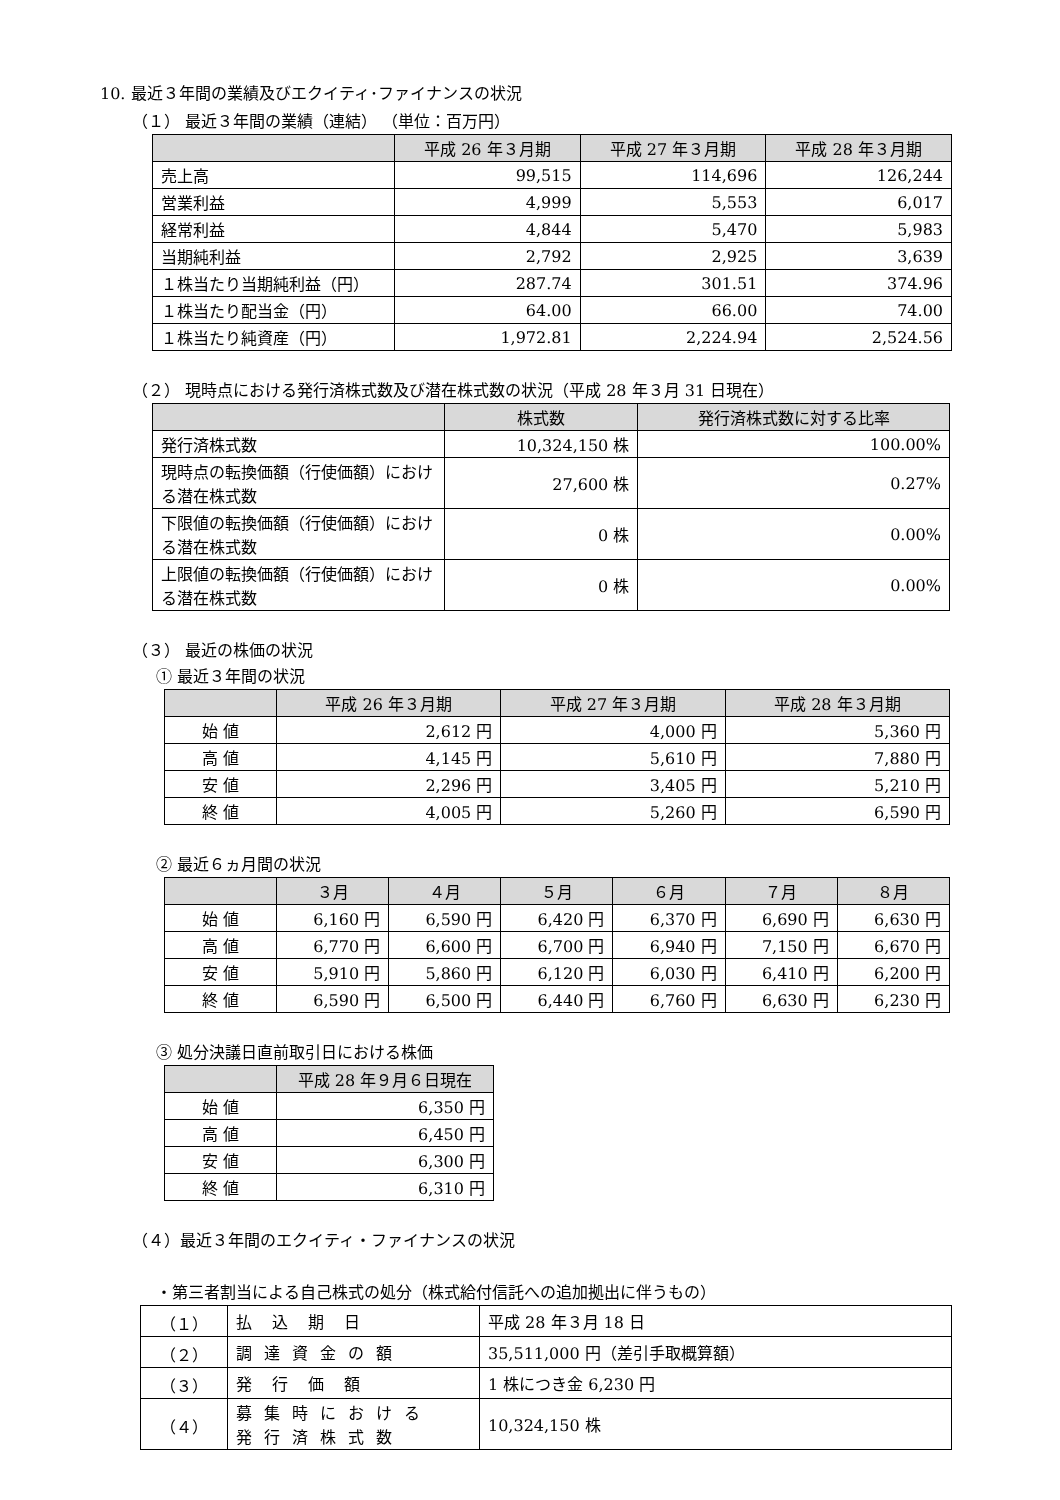10. 最近３年間の業績及びエクイティ･ファイナンスの状況
（１） 最近３年間の業績（連結） （単位：百万円）
| | 平成 26 年３月期 | 平成 27 年３月期 | 平成 28 年３月期 |
| --- | --- | --- | --- |
| 売上高 | 99,515 | 114,696 | 126,244 |
| 営業利益 | 4,999 | 5,553 | 6,017 |
| 経常利益 | 4,844 | 5,470 | 5,983 |
| 当期純利益 | 2,792 | 2,925 | 3,639 |
| １株当たり当期純利益（円） | 287.74 | 301.51 | 374.96 |
| １株当たり配当金（円） | 64.00 | 66.00 | 74.00 |
| １株当たり純資産（円） | 1,972.81 | 2,224.94 | 2,524.56 |
（２） 現時点における発行済株式数及び潜在株式数の状況（平成 28 年３月 31 日現在）
| | 株式数 | 発行済株式数に対する比率 |
| --- | --- | --- |
| 発行済株式数 | 10,324,150 株 | 100.00% |
| 現時点の転換価額（行使価額）における潜在株式数 | 27,600 株 | 0.27% |
| 下限値の転換価額（行使価額）における潜在株式数 | 0 株 | 0.00% |
| 上限値の転換価額（行使価額）における潜在株式数 | 0 株 | 0.00% |
（３） 最近の株価の状況
① 最近３年間の状況
| | 平成 26 年３月期 | 平成 27 年３月期 | 平成 28 年３月期 |
| --- | --- | --- | --- |
| 始 値 | 2,612 円 | 4,000 円 | 5,360 円 |
| 高 値 | 4,145 円 | 5,610 円 | 7,880 円 |
| 安 値 | 2,296 円 | 3,405 円 | 5,210 円 |
| 終 値 | 4,005 円 | 5,260 円 | 6,590 円 |
② 最近６ヵ月間の状況
| | ３月 | ４月 | ５月 | ６月 | ７月 | ８月 |
| --- | --- | --- | --- | --- | --- | --- |
| 始 値 | 6,160 円 | 6,590 円 | 6,420 円 | 6,370 円 | 6,690 円 | 6,630 円 |
| 高 値 | 6,770 円 | 6,600 円 | 6,700 円 | 6,940 円 | 7,150 円 | 6,670 円 |
| 安 値 | 5,910 円 | 5,860 円 | 6,120 円 | 6,030 円 | 6,410 円 | 6,200 円 |
| 終 値 | 6,590 円 | 6,500 円 | 6,440 円 | 6,760 円 | 6,630 円 | 6,230 円 |
③ 処分決議日直前取引日における株価
| | 平成 28 年９月６日現在 |
| --- | --- |
| 始 値 | 6,350 円 |
| 高 値 | 6,450 円 |
| 安 値 | 6,300 円 |
| 終 値 | 6,310 円 |
（４）最近３年間のエクイティ・ファイナンスの状況
・第三者割当による自己株式の処分（株式給付信託への追加拠出に伴うもの）
| （１） | 払込期日 | 平成 28 年３月 18 日 |
| （２） | 調達資金の額 | 35,511,000 円（差引手取概算額） |
| （３） | 発行価額 | 1 株につき金 6,230 円 |
| （４） | 募集時における 発行済株式数 | 10,324,150 株 |